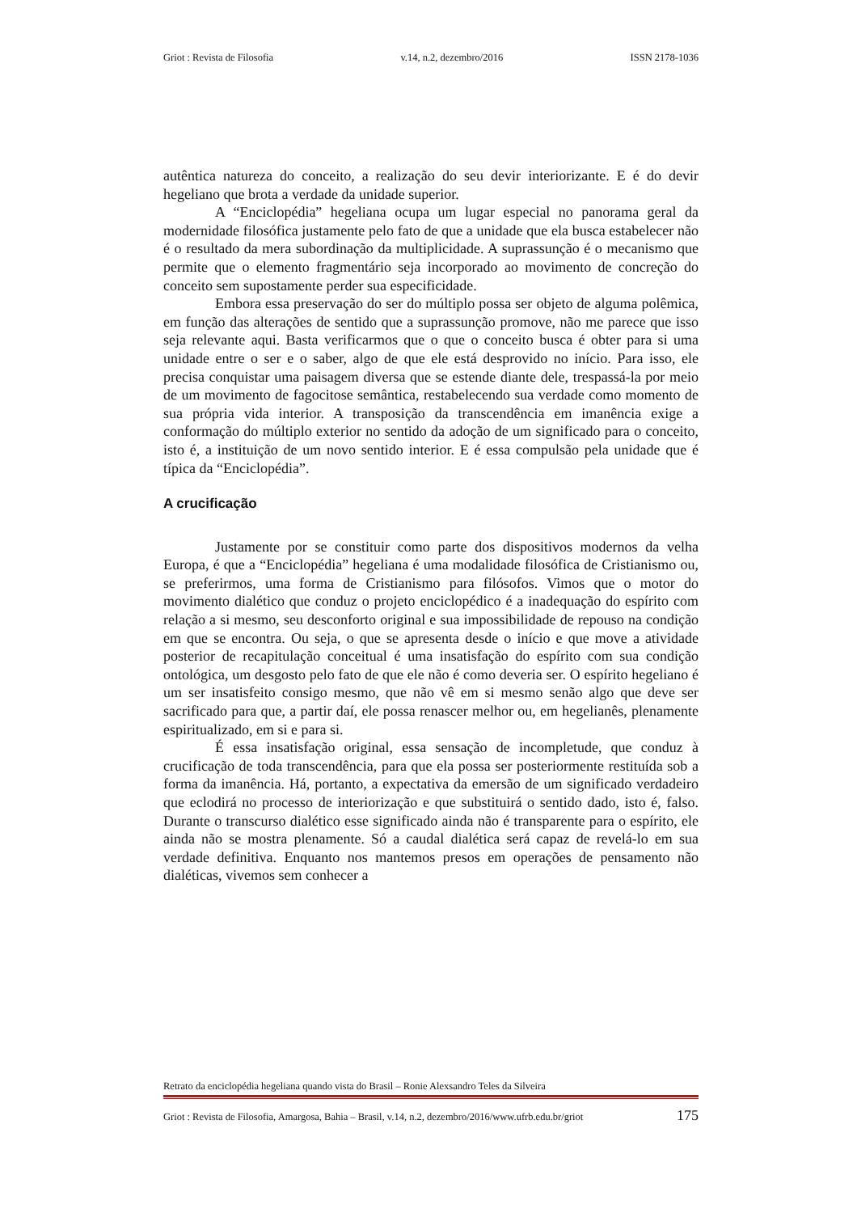Griot : Revista de Filosofia v.14, n.2, dezembro/2016 ISSN 2178-1036
autêntica natureza do conceito, a realização do seu devir interiorizante. E é do devir hegeliano que brota a verdade da unidade superior.
A “Enciclopédia” hegeliana ocupa um lugar especial no panorama geral da modernidade filosófica justamente pelo fato de que a unidade que ela busca estabelecer não é o resultado da mera subordinação da multiplicidade. A suprassunção é o mecanismo que permite que o elemento fragmentário seja incorporado ao movimento de concreção do conceito sem supostamente perder sua especificidade.
Embora essa preservação do ser do múltiplo possa ser objeto de alguma polêmica, em função das alterações de sentido que a suprassunção promove, não me parece que isso seja relevante aqui. Basta verificarmos que o que o conceito busca é obter para si uma unidade entre o ser e o saber, algo de que ele está desprovido no início. Para isso, ele precisa conquistar uma paisagem diversa que se estende diante dele, trespassá-la por meio de um movimento de fagocitose semântica, restabelecendo sua verdade como momento de sua própria vida interior. A transposição da transcendência em imanência exige a conformação do múltiplo exterior no sentido da adoção de um significado para o conceito, isto é, a instituição de um novo sentido interior. E é essa compulsão pela unidade que é típica da “Enciclopédia”.
A crucificação
Justamente por se constituir como parte dos dispositivos modernos da velha Europa, é que a “Enciclopédia” hegeliana é uma modalidade filosófica de Cristianismo ou, se preferirmos, uma forma de Cristianismo para filósofos. Vimos que o motor do movimento dialético que conduz o projeto enciclopédico é a inadequação do espírito com relação a si mesmo, seu desconforto original e sua impossibilidade de repouso na condição em que se encontra. Ou seja, o que se apresenta desde o início e que move a atividade posterior de recapitulação conceitual é uma insatisfação do espírito com sua condição ontológica, um desgosto pelo fato de que ele não é como deveria ser. O espírito hegeliano é um ser insatisfeito consigo mesmo, que não vê em si mesmo senão algo que deve ser sacrificado para que, a partir daí, ele possa renascer melhor ou, em hegelianês, plenamente espiritualizado, em si e para si.
É essa insatisfação original, essa sensação de incompletude, que conduz à crucificação de toda transcendência, para que ela possa ser posteriormente restituída sob a forma da imanência. Há, portanto, a expectativa da emersão de um significado verdadeiro que eclodirá no processo de interiorização e que substituirá o sentido dado, isto é, falso. Durante o transcurso dialético esse significado ainda não é transparente para o espírito, ele ainda não se mostra plenamente. Só a caudal dialética será capaz de revelá-lo em sua verdade definitiva. Enquanto nos mantemos presos em operações de pensamento não dialéticas, vivemos sem conhecer a
Retrato da enciclopédia hegeliana quando vista do Brasil – Ronie Alexsandro Teles da Silveira
Griot : Revista de Filosofia, Amargosa, Bahia – Brasil, v.14, n.2, dezembro/2016/www.ufrb.edu.br/griot 175